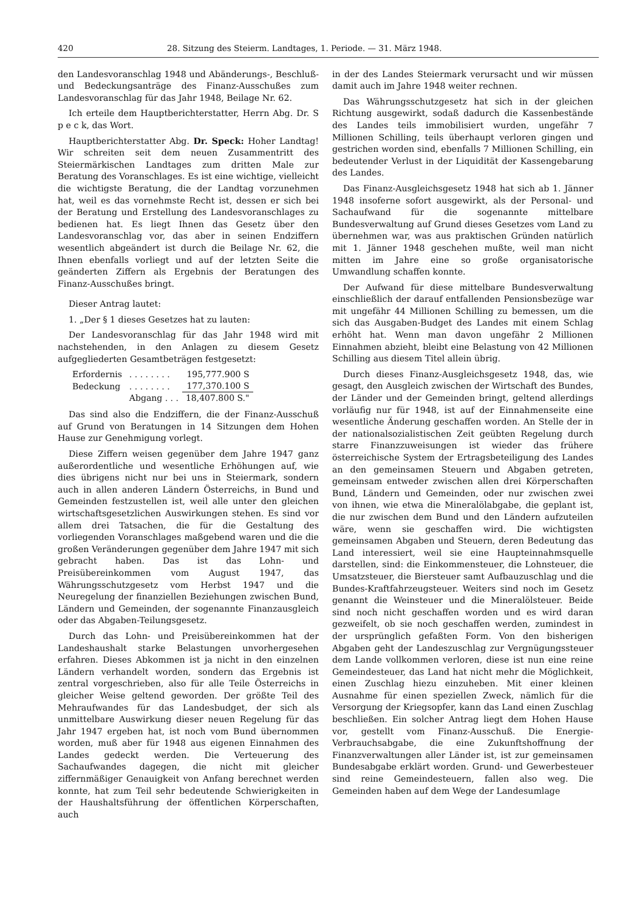420 28. Sitzung des Steierm. Landtages, 1. Periode. — 31. März 1948.
den Landesvoranschlag 1948 und Abänderungs-, Beschluß- und Bedeckungsanträge des Finanz-Ausschußes zum Landesvoranschlag für das Jahr 1948, Beilage Nr. 62.
Ich erteile dem Hauptberichterstatter, Herrn Abg. Dr. S p e c k, das Wort.
Hauptberichterstatter Abg. Dr. Speck: Hoher Landtag! Wir schreiten seit dem neuen Zusammentritt des Steiermärkischen Landtages zum dritten Male zur Beratung des Voranschlages. Es ist eine wichtige, vielleicht die wichtigste Beratung, die der Landtag vorzunehmen hat, weil es das vornehmste Recht ist, dessen er sich bei der Beratung und Erstellung des Landesvoranschlages zu bedienen hat. Es liegt Ihnen das Gesetz über den Landesvoranschlag vor, das aber in seinen Endziffern wesentlich abgeändert ist durch die Beilage Nr. 62, die Ihnen ebenfalls vorliegt und auf der letzten Seite die geänderten Ziffern als Ergebnis der Beratungen des Finanz-Ausschußes bringt.
Dieser Antrag lautet:
1. „Der § 1 dieses Gesetzes hat zu lauten:
Der Landesvoranschlag für das Jahr 1948 wird mit nachstehenden, in den Anlagen zu diesem Gesetz aufgegliederten Gesamtbeträgen festgesetzt:
| Erfordernis | . . . . . . . . | 195,777.900 S |
| Bedeckung | . . . . . . . . | 177,370.100 S |
| | Abgang . . . | 18,407.800 S." |
Das sind also die Endziffern, die der Finanz-Ausschuß auf Grund von Beratungen in 14 Sitzungen dem Hohen Hause zur Genehmigung vorlegt.
Diese Ziffern weisen gegenüber dem Jahre 1947 ganz außerordentliche und wesentliche Erhöhungen auf, wie dies übrigens nicht nur bei uns in Steiermark, sondern auch in allen anderen Ländern Österreichs, in Bund und Gemeinden festzustellen ist, weil alle unter den gleichen wirtschaftsgesetzlichen Auswirkungen stehen. Es sind vor allem drei Tatsachen, die für die Gestaltung des vorliegenden Voranschlages maßgebend waren und die die großen Veränderungen gegenüber dem Jahre 1947 mit sich gebracht haben. Das ist das Lohn- und Preisübereinkommen vom August 1947, das Währungsschutzgesetz vom Herbst 1947 und die Neuregelung der finanziellen Beziehungen zwischen Bund, Ländern und Gemeinden, der sogenannte Finanzausgleich oder das Abgaben-Teilungsgesetz.
Durch das Lohn- und Preisübereinkommen hat der Landeshaushalt starke Belastungen unvorhergesehen erfahren. Dieses Abkommen ist ja nicht in den einzelnen Ländern verhandelt worden, sondern das Ergebnis ist zentral vorgeschrieben, also für alle Teile Österreichs in gleicher Weise geltend geworden. Der größte Teil des Mehraufwandes für das Landesbudget, der sich als unmittelbare Auswirkung dieser neuen Regelung für das Jahr 1947 ergeben hat, ist noch vom Bund übernommen worden, muß aber für 1948 aus eigenen Einnahmen des Landes gedeckt werden. Die Verteuerung des Sachaufwandes dagegen, die nicht mit gleicher ziffernmäßiger Genauigkeit von Anfang berechnet werden konnte, hat zum Teil sehr bedeutende Schwierigkeiten in der Haushaltsführung der öffentlichen Körperschaften, auch
in der des Landes Steiermark verursacht und wir müssen damit auch im Jahre 1948 weiter rechnen.
Das Währungsschutzgesetz hat sich in der gleichen Richtung ausgewirkt, sodaß dadurch die Kassenbestände des Landes teils immobilisiert wurden, ungefähr 7 Millionen Schilling, teils überhaupt verloren gingen und gestrichen worden sind, ebenfalls 7 Millionen Schilling, ein bedeutender Verlust in der Liquidität der Kassengebarung des Landes.
Das Finanz-Ausgleichsgesetz 1948 hat sich ab 1. Jänner 1948 insoferne sofort ausgewirkt, als der Personal- und Sachaufwand für die sogenannte mittelbare Bundesverwaltung auf Grund dieses Gesetzes vom Land zu übernehmen war, was aus praktischen Gründen natürlich mit 1. Jänner 1948 geschehen mußte, weil man nicht mitten im Jahre eine so große organisatorische Umwandlung schaffen konnte.
Der Aufwand für diese mittelbare Bundesverwaltung einschließlich der darauf entfallenden Pensionsbezüge war mit ungefähr 44 Millionen Schilling zu bemessen, um die sich das Ausgaben-Budget des Landes mit einem Schlag erhöht hat. Wenn man davon ungefähr 2 Millionen Einnahmen abzieht, bleibt eine Belastung von 42 Millionen Schilling aus diesem Titel allein übrig.
Durch dieses Finanz-Ausgleichsgesetz 1948, das, wie gesagt, den Ausgleich zwischen der Wirtschaft des Bundes, der Länder und der Gemeinden bringt, geltend allerdings vorläufig nur für 1948, ist auf der Einnahmenseite eine wesentliche Änderung geschaffen worden. An Stelle der in der nationalsozialistischen Zeit geübten Regelung durch starre Finanzzuweisungen ist wieder das frühere österreichische System der Ertragsbeteiligung des Landes an den gemeinsamen Steuern und Abgaben getreten, gemeinsam entweder zwischen allen drei Körperschaften Bund, Ländern und Gemeinden, oder nur zwischen zwei von ihnen, wie etwa die Mineralölabgabe, die geplant ist, die nur zwischen dem Bund und den Ländern aufzuteilen wäre, wenn sie geschaffen wird. Die wichtigsten gemeinsamen Abgaben und Steuern, deren Bedeutung das Land interessiert, weil sie eine Haupteinnahmsquelle darstellen, sind: die Einkommensteuer, die Lohnsteuer, die Umsatzsteuer, die Biersteuer samt Aufbauzuschlag und die Bundes-Kraftfahrzeugsteuer. Weiters sind noch im Gesetz genannt die Weinsteuer und die Mineralölsteuer. Beide sind noch nicht geschaffen worden und es wird daran gezweifelt, ob sie noch geschaffen werden, zumindest in der ursprünglich gefaßten Form. Von den bisherigen Abgaben geht der Landeszuschlag zur Vergnügungssteuer dem Lande vollkommen verloren, diese ist nun eine reine Gemeindesteuer, das Land hat nicht mehr die Möglichkeit, einen Zuschlag hiezu einzuheben. Mit einer kleinen Ausnahme für einen speziellen Zweck, nämlich für die Versorgung der Kriegsopfer, kann das Land einen Zuschlag beschließen. Ein solcher Antrag liegt dem Hohen Hause vor, gestellt vom Finanz-Ausschuß. Die Energie-Verbrauchsabgabe, die eine Zukunftshoffnung der Finanzverwaltungen aller Länder ist, ist zur gemeinsamen Bundesabgabe erklärt worden. Grund- und Gewerbesteuer sind reine Gemeindesteuern, fallen also weg. Die Gemeinden haben auf dem Wege der Landesumlage